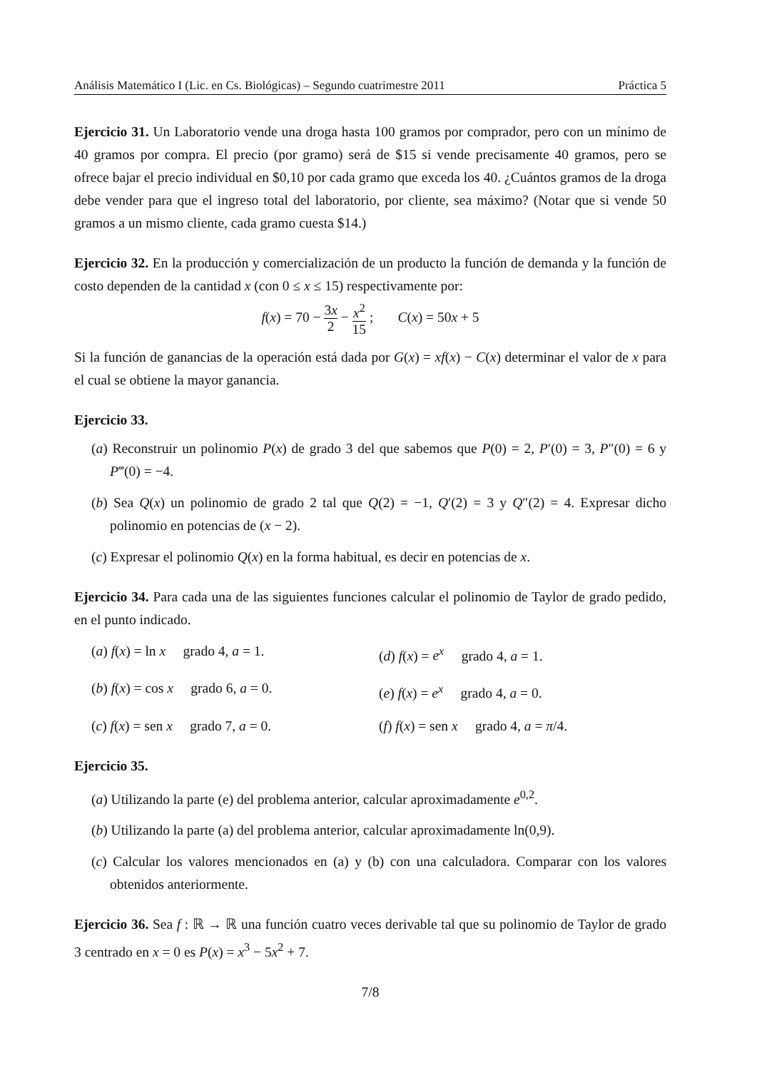Análisis Matemático I (Lic. en Cs. Biológicas) – Segundo cuatrimestre 2011 Práctica 5
Ejercicio 31. Un Laboratorio vende una droga hasta 100 gramos por comprador, pero con un mínimo de 40 gramos por compra. El precio (por gramo) será de $15 si vende precisamente 40 gramos, pero se ofrece bajar el precio individual en $0,10 por cada gramo que exceda los 40. ¿Cuántos gramos de la droga debe vender para que el ingreso total del laboratorio, por cliente, sea máximo? (Notar que si vende 50 gramos a un mismo cliente, cada gramo cuesta $14.)
Ejercicio 32. En la producción y comercialización de un producto la función de demanda y la función de costo dependen de la cantidad x (con 0 ≤ x ≤ 15) respectivamente por:
f(x) = 70 − 3x 2 − x<sup>2</sup> 15 ; C(x) = 50x + 5
Si la función de ganancias de la operación está dada por G(x) = xf(x) − C(x) determinar el valor de x para el cual se obtiene la mayor ganancia.
Ejercicio 33.
(a) Reconstruir un polinomio P(x) de grado 3 del que sabemos que P(0) = 2, P′(0) = 3, P″(0) = 6 y P‴(0) = −4.
(b) Sea Q(x) un polinomio de grado 2 tal que Q(2) = −1, Q′(2) = 3 y Q″(2) = 4. Expresar dicho polinomio en potencias de (x − 2).
(c) Expresar el polinomio Q(x) en la forma habitual, es decir en potencias de x.
Ejercicio 34. Para cada una de las siguientes funciones calcular el polinomio de Taylor de grado pedido, en el punto indicado.
(a) f(x) = ln x grado 4, a = 1.
(d) f(x) = e<sup>x</sup> grado 4, a = 1.
(b) f(x) = cos x grado 6, a = 0.
(e) f(x) = e<sup>x</sup> grado 4, a = 0.
(c) f(x) = sen x grado 7, a = 0.
(f) f(x) = sen x grado 4, a = π/4.
Ejercicio 35.
(a) Utilizando la parte (e) del problema anterior, calcular aproximadamente e<sup>0,2</sup>.
(b) Utilizando la parte (a) del problema anterior, calcular aproximadamente ln(0,9).
(c) Calcular los valores mencionados en (a) y (b) con una calculadora. Comparar con los valores obtenidos anteriormente.
Ejercicio 36. Sea f : ℝ → ℝ una función cuatro veces derivable tal que su polinomio de Taylor de grado 3 centrado en x = 0 es P(x) = x<sup>3</sup> − 5x<sup>2</sup> + 7.
7/8